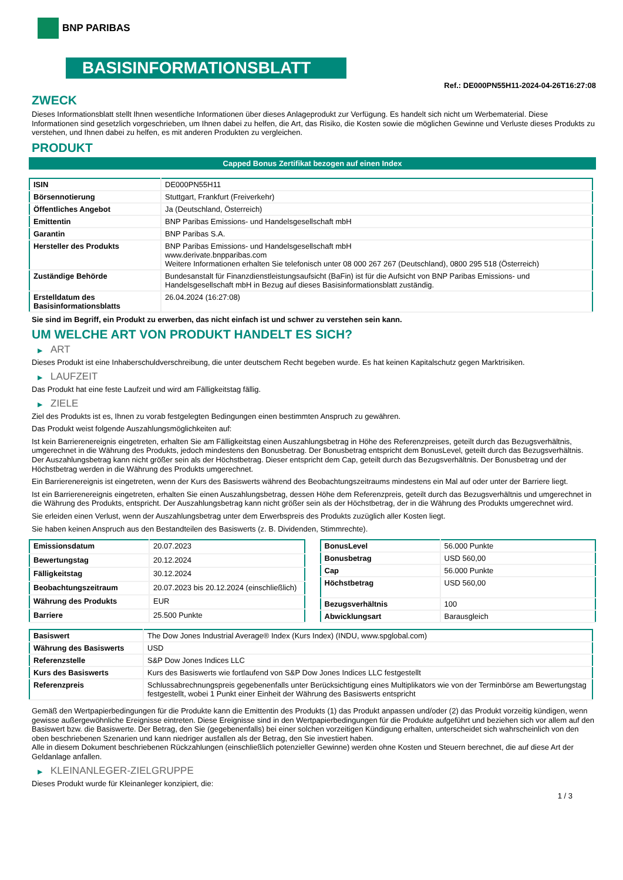BNP PARIBAS
BASISINFORMATIONSBLATT
Ref.: DE000PN55H11-2024-04-26T16:27:08
ZWECK
Dieses Informationsblatt stellt Ihnen wesentliche Informationen über dieses Anlageprodukt zur Verfügung. Es handelt sich nicht um Werbematerial. Diese Informationen sind gesetzlich vorgeschrieben, um Ihnen dabei zu helfen, die Art, das Risiko, die Kosten sowie die möglichen Gewinne und Verluste dieses Produkts zu verstehen, und Ihnen dabei zu helfen, es mit anderen Produkten zu vergleichen.
PRODUKT
Capped Bonus Zertifikat bezogen auf einen Index
| ISIN | DE000PN55H11 |
| Börsennotierung | Stuttgart, Frankfurt (Freiverkehr) |
| Öffentliches Angebot | Ja (Deutschland, Österreich) |
| Emittentin | BNP Paribas Emissions- und Handelsgesellschaft mbH |
| Garantin | BNP Paribas S.A. |
| Hersteller des Produkts | BNP Paribas Emissions- und Handelsgesellschaft mbH www.derivate.bnpparibas.com Weitere Informationen erhalten Sie telefonisch unter 08 000 267 267 (Deutschland), 0800 295 518 (Österreich) |
| Zuständige Behörde | Bundesanstalt für Finanzdienstleistungsaufsicht (BaFin) ist für die Aufsicht von BNP Paribas Emissions- und Handelsgesellschaft mbH in Bezug auf dieses Basisinformationsblatt zuständig. |
| Erstelldatum des Basisinformationsblatts | 26.04.2024 (16:27:08) |
Sie sind im Begriff, ein Produkt zu erwerben, das nicht einfach ist und schwer zu verstehen sein kann.
UM WELCHE ART VON PRODUKT HANDELT ES SICH?
▶ ART
Dieses Produkt ist eine Inhaberschuldverschreibung, die unter deutschem Recht begeben wurde. Es hat keinen Kapitalschutz gegen Marktrisiken.
▶ LAUFZEIT
Das Produkt hat eine feste Laufzeit und wird am Fälligkeitstag fällig.
▶ ZIELE
Ziel des Produkts ist es, Ihnen zu vorab festgelegten Bedingungen einen bestimmten Anspruch zu gewähren.
Das Produkt weist folgende Auszahlungsmöglichkeiten auf:
Ist kein Barrierenereignis eingetreten, erhalten Sie am Fälligkeitstag einen Auszahlungsbetrag in Höhe des Referenzpreises, geteilt durch das Bezugsverhältnis, umgerechnet in die Währung des Produkts, jedoch mindestens den Bonusbetrag. Der Bonusbetrag entspricht dem BonusLevel, geteilt durch das Bezugsverhältnis. Der Auszahlungsbetrag kann nicht größer sein als der Höchstbetrag. Dieser entspricht dem Cap, geteilt durch das Bezugsverhältnis. Der Bonusbetrag und der Höchstbetrag werden in die Währung des Produkts umgerechnet.
Ein Barrierenereignis ist eingetreten, wenn der Kurs des Basiswerts während des Beobachtungszeitraums mindestens ein Mal auf oder unter der Barriere liegt.
Ist ein Barrierenereignis eingetreten, erhalten Sie einen Auszahlungsbetrag, dessen Höhe dem Referenzpreis, geteilt durch das Bezugsverhältnis und umgerechnet in die Währung des Produkts, entspricht. Der Auszahlungsbetrag kann nicht größer sein als der Höchstbetrag, der in die Währung des Produkts umgerechnet wird.
Sie erleiden einen Verlust, wenn der Auszahlungsbetrag unter dem Erwerbspreis des Produkts zuzüglich aller Kosten liegt.
Sie haben keinen Anspruch aus den Bestandteilen des Basiswerts (z. B. Dividenden, Stimmrechte).
| Emissionsdatum | 20.07.2023 |
| Bewertungstag | 20.12.2024 |
| Fälligkeitstag | 30.12.2024 |
| Beobachtungszeitraum | 20.07.2023 bis 20.12.2024 (einschließlich) |
| Währung des Produkts | EUR |
| Barriere | 25.500 Punkte |
| BonusLevel | 56.000 Punkte |
| Bonusbetrag | USD 560,00 |
| Cap | 56.000 Punkte |
| Höchstbetrag | USD 560,00 |
| Bezugsverhältnis | 100 |
| Abwicklungsart | Barausgleich |
| Basiswert | The Dow Jones Industrial Average® Index (Kurs Index) (INDU, www.spglobal.com) |
| Währung des Basiswerts | USD |
| Referenzstelle | S&P Dow Jones Indices LLC |
| Kurs des Basiswerts | Kurs des Basiswerts wie fortlaufend von S&P Dow Jones Indices LLC festgestellt |
| Referenzpreis | Schlussabrechnungspreis gegebenenfalls unter Berücksichtigung eines Multiplikators wie von der Terminbörse am Bewertungstag festgestellt, wobei 1 Punkt einer Einheit der Währung des Basiswerts entspricht |
Gemäß den Wertpapierbedingungen für die Produkte kann die Emittentin des Produkts (1) das Produkt anpassen und/oder (2) das Produkt vorzeitig kündigen, wenn gewisse außergewöhnliche Ereignisse eintreten. Diese Ereignisse sind in den Wertpapierbedingungen für die Produkte aufgeführt und beziehen sich vor allem auf den Basiswert bzw. die Basiswerte. Der Betrag, den Sie (gegebenenfalls) bei einer solchen vorzeitigen Kündigung erhalten, unterscheidet sich wahrscheinlich von den oben beschriebenen Szenarien und kann niedriger ausfallen als der Betrag, den Sie investiert haben.
Alle in diesem Dokument beschriebenen Rückzahlungen (einschließlich potenzieller Gewinne) werden ohne Kosten und Steuern berechnet, die auf diese Art der Geldanlage anfallen.
▶ KLEINANLEGER-ZIELGRUPPE
Dieses Produkt wurde für Kleinanleger konzipiert, die:
1 / 3